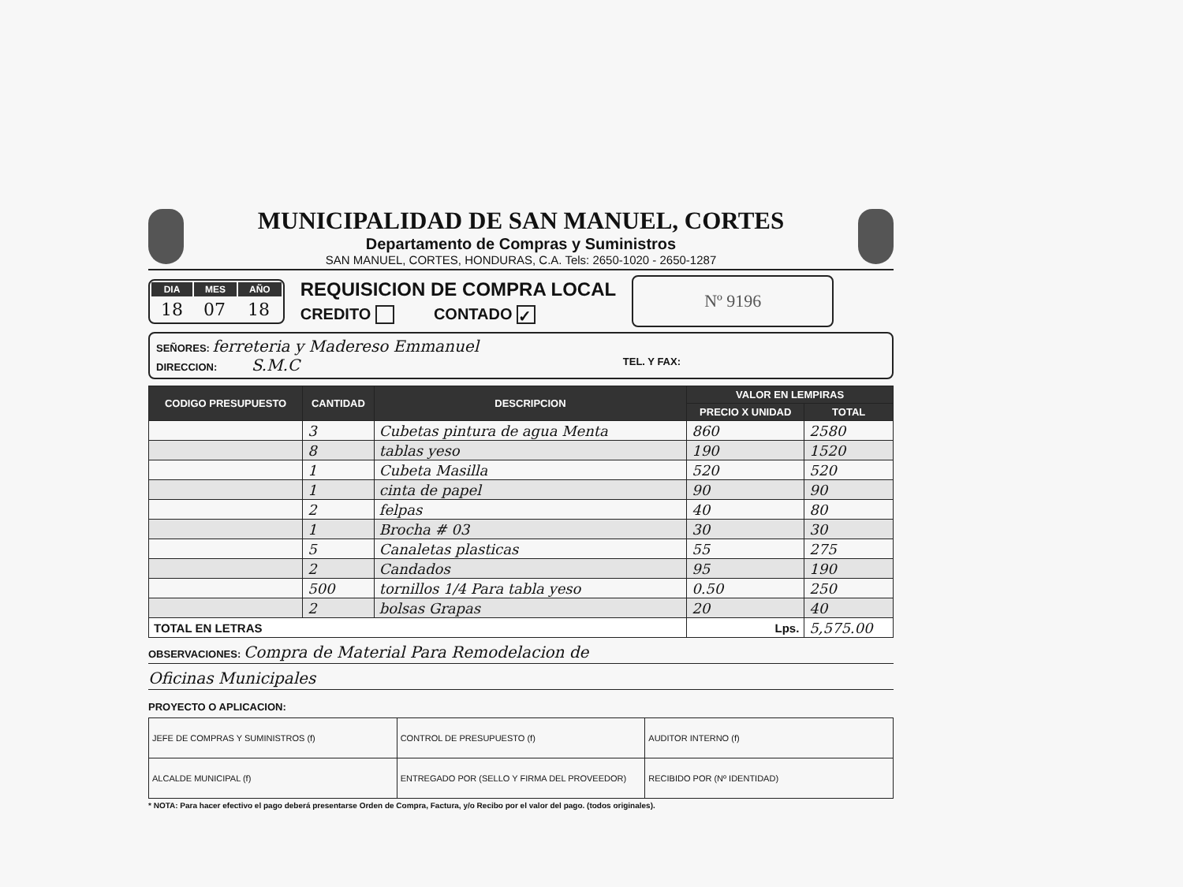MUNICIPALIDAD DE SAN MANUEL, CORTES
Departamento de Compras y Suministros
SAN MANUEL, CORTES, HONDURAS, C.A. Tels: 2650-1020 - 2650-1287
| DIA | MES | AÑO |
| --- | --- | --- |
| 18 | 07 | 18 |
REQUISICION DE COMPRA LOCAL
CREDITO CONTADO ✓
Nº 9196
SEÑORES: ferreteria y Madereso Emmanuel
DIRECCION: S.M.C TEL. Y FAX:
| CODIGO PRESUPUESTO | CANTIDAD | DESCRIPCION | VALOR EN LEMPIRAS | |
| --- | --- | --- | --- | --- |
| | | | PRECIO X UNIDAD | TOTAL |
| | 3 | Cubetas pintura de agua Menta | 860 | 2580 |
| | 8 | tablas yeso | 190 | 1520 |
| | 1 | Cubeta Masilla | 520 | 520 |
| | 1 | cinta de papel | 90 | 90 |
| | 2 | felpas | 40 | 80 |
| | 1 | Brocha # 03 | 30 | 30 |
| | 5 | Canaletas plasticas | 55 | 275 |
| | 2 | Candados | 95 | 190 |
| | 500 | tornillos 1/4 Para tabla yeso | 0.50 | 250 |
| | 2 | bolsas Grapas | 20 | 40 |
| TOTAL EN LETRAS | | | Lps. | 5,575.00 |
OBSERVACIONES: Compra de Material Para Remodelacion de
Oficinas Municipales
PROYECTO O APLICACION:
| JEFE DE COMPRAS Y SUMINISTROS (f) | CONTROL DE PRESUPUESTO (f) | AUDITOR INTERNO (f) |
| ALCALDE MUNICIPAL (f) | ENTREGADO POR (SELLO Y FIRMA DEL PROVEEDOR) | RECIBIDO POR (Nº IDENTIDAD) |
* NOTA: Para hacer efectivo el pago deberá presentarse Orden de Compra, Factura, y/o Recibo por el valor del pago. (todos originales).